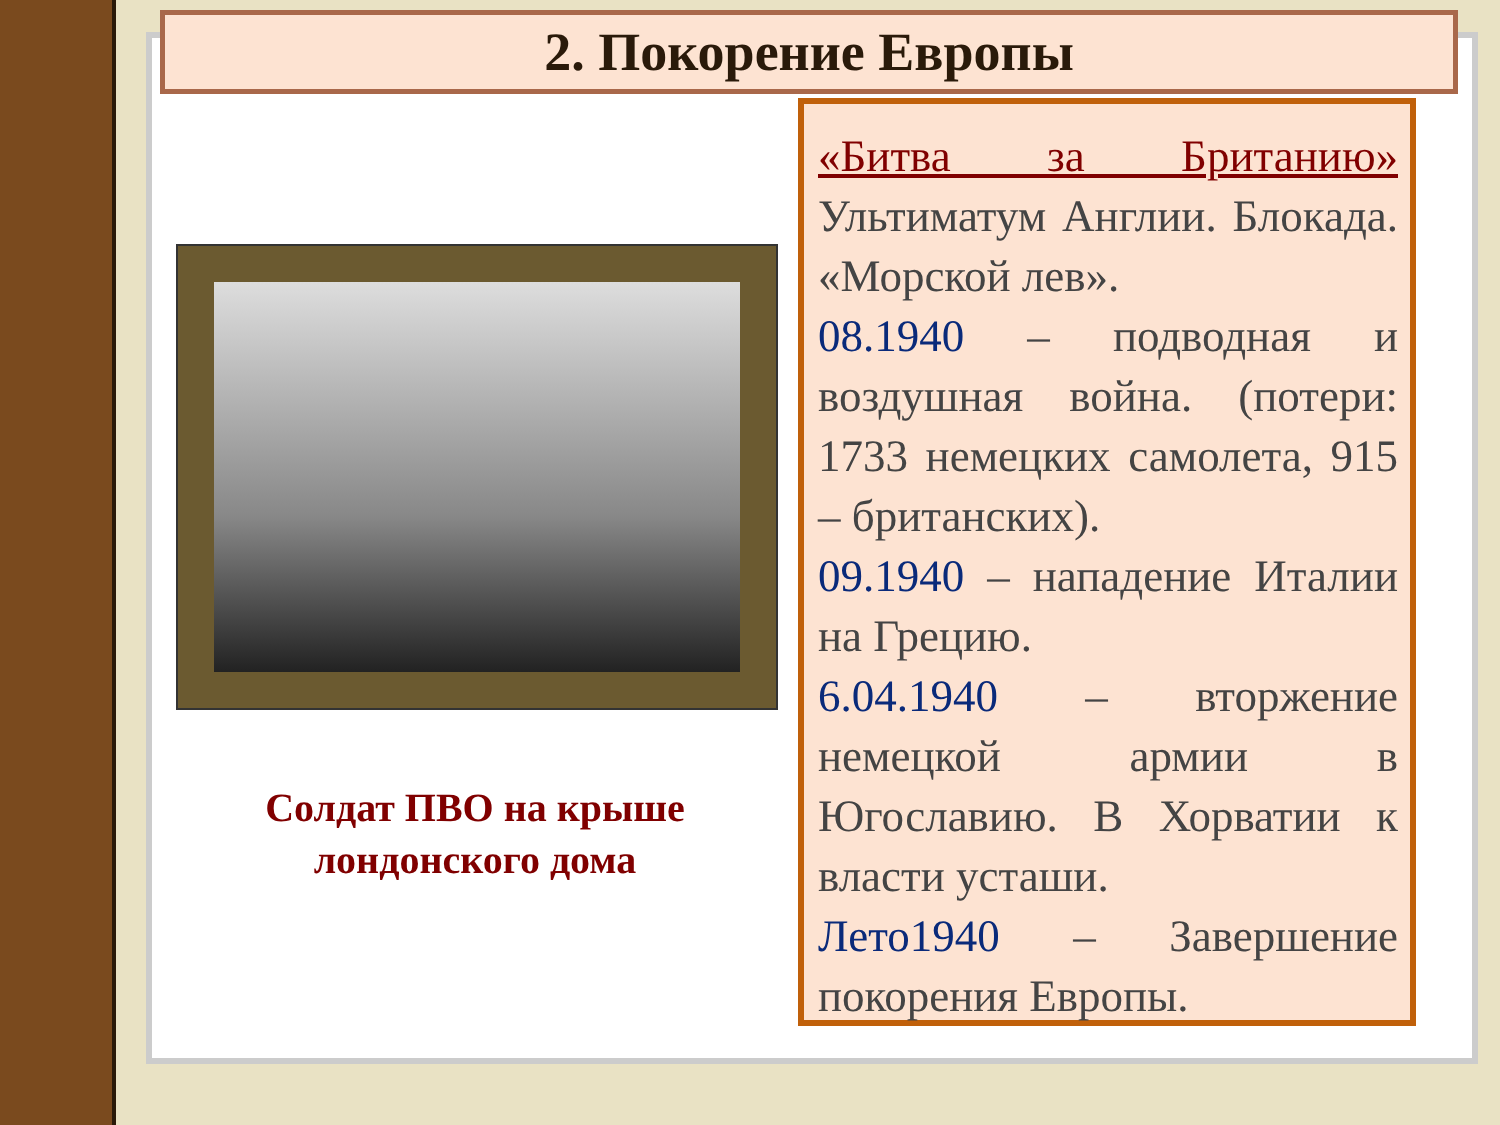2. Покорение Европы
Солдат ПВО на крыше лондонского дома
«Битва за Британию» Ультиматум Англии. Блокада. «Морской лев».
08.1940 – подводная и воздушная война. (потери: 1733 немецких самолета, 915 – британских).
09.1940 – нападение Италии на Грецию.
6.04.1940 – вторжение немецкой армии в Югославию. В Хорватии к власти усташи.
Лето1940 – Завершение покорения Европы.